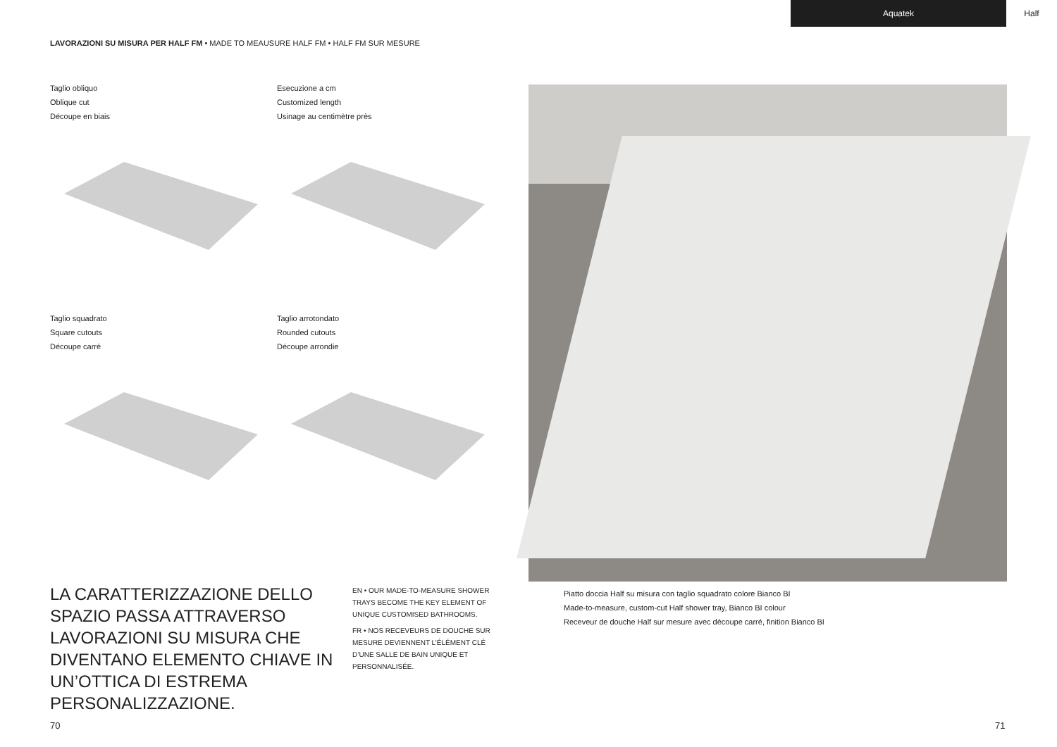Aquatek Half
LAVORAZIONI SU MISURA PER HALF FM • MADE TO MEAUSURE HALF FM • HALF FM SUR MESURE
Taglio obliquo
Oblique cut
Découpe en biais
Esecuzione a cm
Customized length
Usinage au centimètre près
Taglio squadrato
Square cutouts
Découpe carré
Taglio arrotondato
Rounded cutouts
Découpe arrondie
LA CARATTERIZZAZIONE DELLO SPAZIO PASSA ATTRAVERSO LAVORAZIONI SU MISURA CHE DIVENTANO ELEMENTO CHIAVE IN UN’OTTICA DI ESTREMA PERSONALIZZAZIONE.
EN • OUR MADE-TO-MEASURE SHOWER TRAYS BECOME THE KEY ELEMENT OF UNIQUE CUSTOMISED BATHROOMS.
FR • NOS RECEVEURS DE DOUCHE SUR MESURE DEVIENNENT L’ÉLÉMENT CLÉ D’UNE SALLE DE BAIN UNIQUE ET PERSONNALISÉE.
Piatto doccia Half su misura con taglio squadrato colore Bianco BI
Made-to-measure, custom-cut Half shower tray, Bianco BI colour
Receveur de douche Half sur mesure avec découpe carré, finition Bianco BI
70 71